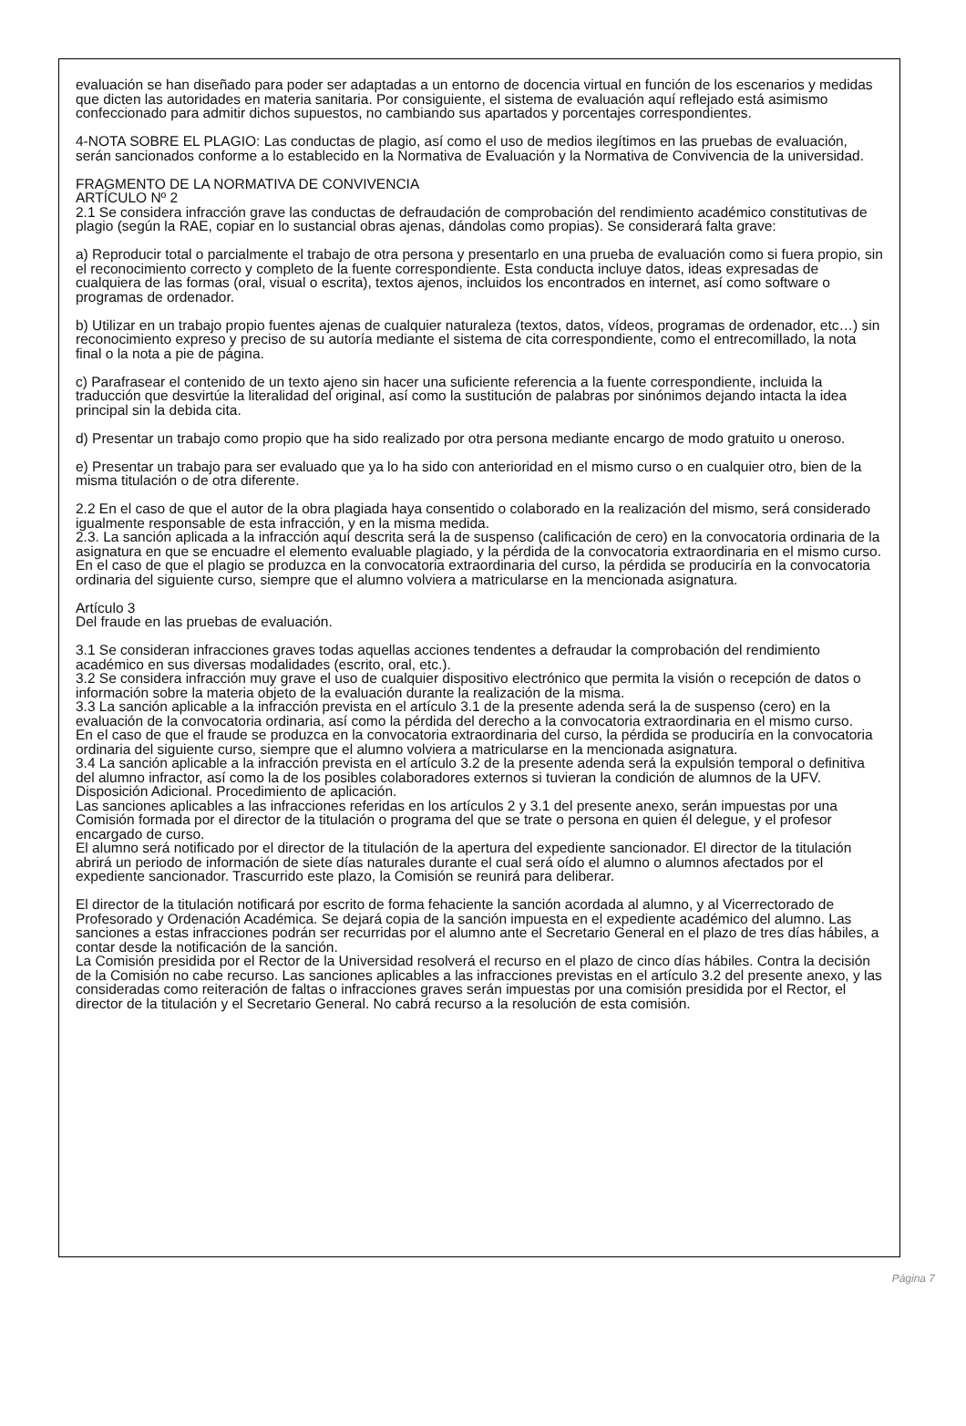evaluación se han diseñado para poder ser adaptadas a un entorno de docencia virtual en función de los escenarios y medidas que dicten las autoridades en materia sanitaria. Por consiguiente, el sistema de evaluación aquí reflejado está asimismo confeccionado para admitir dichos supuestos, no cambiando sus apartados y porcentajes correspondientes.
4-NOTA SOBRE EL PLAGIO: Las conductas de plagio, así como el uso de medios ilegítimos en las pruebas de evaluación, serán sancionados conforme a lo establecido en la Normativa de Evaluación y la Normativa de Convivencia de la universidad.
FRAGMENTO DE LA NORMATIVA DE CONVIVENCIA
ARTÍCULO Nº 2
2.1 Se considera infracción grave las conductas de defraudación de comprobación del rendimiento académico constitutivas de plagio (según la RAE, copiar en lo sustancial obras ajenas, dándolas como propias). Se considerará falta grave:
a) Reproducir total o parcialmente el trabajo de otra persona y presentarlo en una prueba de evaluación como si fuera propio, sin el reconocimiento correcto y completo de la fuente correspondiente. Esta conducta incluye datos, ideas expresadas de cualquiera de las formas (oral, visual o escrita), textos ajenos, incluidos los encontrados en internet, así como software o programas de ordenador.
b) Utilizar en un trabajo propio fuentes ajenas de cualquier naturaleza (textos, datos, vídeos, programas de ordenador, etc…) sin reconocimiento expreso y preciso de su autoría mediante el sistema de cita correspondiente, como el entrecomillado, la nota final o la nota a pie de página.
c) Parafrasear el contenido de un texto ajeno sin hacer una suficiente referencia a la fuente correspondiente, incluida la traducción que desvirtúe la literalidad del original, así como la sustitución de palabras por sinónimos dejando intacta la idea principal sin la debida cita.
d) Presentar un trabajo como propio que ha sido realizado por otra persona mediante encargo de modo gratuito u oneroso.
e) Presentar un trabajo para ser evaluado que ya lo ha sido con anterioridad en el mismo curso o en cualquier otro, bien de la misma titulación o de otra diferente.
2.2 En el caso de que el autor de la obra plagiada haya consentido o colaborado en la realización del mismo, será considerado igualmente responsable de esta infracción, y en la misma medida.
2.3. La sanción aplicada a la infracción aquí descrita será la de suspenso (calificación de cero) en la convocatoria ordinaria de la asignatura en que se encuadre el elemento evaluable plagiado, y la pérdida de la convocatoria extraordinaria en el mismo curso. En el caso de que el plagio se produzca en la convocatoria extraordinaria del curso, la pérdida se produciría en la convocatoria ordinaria del siguiente curso, siempre que el alumno volviera a matricularse en la mencionada asignatura.
Artículo 3
Del fraude en las pruebas de evaluación.
3.1 Se consideran infracciones graves todas aquellas acciones tendentes a defraudar la comprobación del rendimiento académico en sus diversas modalidades (escrito, oral, etc.).
3.2 Se considera infracción muy grave el uso de cualquier dispositivo electrónico que permita la visión o recepción de datos o información sobre la materia objeto de la evaluación durante la realización de la misma.
3.3 La sanción aplicable a la infracción prevista en el artículo 3.1 de la presente adenda será la de suspenso (cero) en la evaluación de la convocatoria ordinaria, así como la pérdida del derecho a la convocatoria extraordinaria en el mismo curso.
En el caso de que el fraude se produzca en la convocatoria extraordinaria del curso, la pérdida se produciría en la convocatoria ordinaria del siguiente curso, siempre que el alumno volviera a matricularse en la mencionada asignatura.
3.4 La sanción aplicable a la infracción prevista en el artículo 3.2 de la presente adenda será la expulsión temporal o definitiva del alumno infractor, así como la de los posibles colaboradores externos si tuvieran la condición de alumnos de la UFV.
Disposición Adicional. Procedimiento de aplicación.
Las sanciones aplicables a las infracciones referidas en los artículos 2 y 3.1 del presente anexo, serán impuestas por una Comisión formada por el director de la titulación o programa del que se trate o persona en quien él delegue, y el profesor encargado de curso.
El alumno será notificado por el director de la titulación de la apertura del expediente sancionador. El director de la titulación abrirá un periodo de información de siete días naturales durante el cual será oído el alumno o alumnos afectados por el expediente sancionador. Trascurrido este plazo, la Comisión se reunirá para deliberar.
El director de la titulación notificará por escrito de forma fehaciente la sanción acordada al alumno, y al Vicerrectorado de Profesorado y Ordenación Académica. Se dejará copia de la sanción impuesta en el expediente académico del alumno. Las sanciones a estas infracciones podrán ser recurridas por el alumno ante el Secretario General en el plazo de tres días hábiles, a contar desde la notificación de la sanción.
La Comisión presidida por el Rector de la Universidad resolverá el recurso en el plazo de cinco días hábiles. Contra la decisión de la Comisión no cabe recurso. Las sanciones aplicables a las infracciones previstas en el artículo 3.2 del presente anexo, y las consideradas como reiteración de faltas o infracciones graves serán impuestas por una comisión presidida por el Rector, el director de la titulación y el Secretario General. No cabrá recurso a la resolución de esta comisión.
Página 7